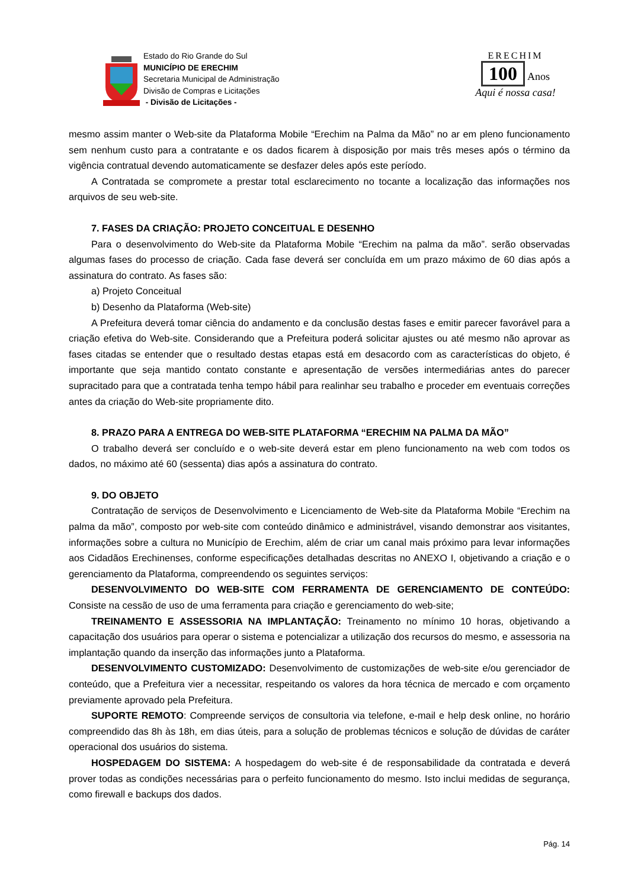Estado do Rio Grande do Sul
MUNICÍPIO DE ERECHIM
Secretaria Municipal de Administração
Divisão de Compras e Licitações
- Divisão de Licitações -
ERECHIM
100 Anos
Aqui é nossa casa!
mesmo assim manter o Web-site da Plataforma Mobile “Erechim na Palma da Mão” no ar em pleno funcionamento sem nenhum custo para a contratante e os dados ficarem à disposição por mais três meses após o término da vigência contratual devendo automaticamente se desfazer deles após este período.
A Contratada se compromete a prestar total esclarecimento no tocante a localização das informações nos arquivos de seu web-site.
7. FASES DA CRIAÇÃO: PROJETO CONCEITUAL E DESENHO
Para o desenvolvimento do Web-site da Plataforma Mobile “Erechim na palma da mão”. serão observadas algumas fases do processo de criação. Cada fase deverá ser concluída em um prazo máximo de 60 dias após a assinatura do contrato. As fases são:
a) Projeto Conceitual
b) Desenho da Plataforma (Web-site)
A Prefeitura deverá tomar ciência do andamento e da conclusão destas fases e emitir parecer favorável para a criação efetiva do Web-site. Considerando que a Prefeitura poderá solicitar ajustes ou até mesmo não aprovar as fases citadas se entender que o resultado destas etapas está em desacordo com as características do objeto, é importante que seja mantido contato constante e apresentação de versões intermediárias antes do parecer supracitado para que a contratada tenha tempo hábil para realinhar seu trabalho e proceder em eventuais correções antes da criação do Web-site propriamente dito.
8. PRAZO PARA A ENTREGA DO WEB-SITE PLATAFORMA “ERECHIM NA PALMA DA MÃO”
O trabalho deverá ser concluído e o web-site deverá estar em pleno funcionamento na web com todos os dados, no máximo até 60 (sessenta) dias após a assinatura do contrato.
9. DO OBJETO
Contratação de serviços de Desenvolvimento e Licenciamento de Web-site da Plataforma Mobile “Erechim na palma da mão”, composto por web-site com conteúdo dinâmico e administrável, visando demonstrar aos visitantes, informações sobre a cultura no Município de Erechim, além de criar um canal mais próximo para levar informações aos Cidadãos Erechinenses, conforme especificações detalhadas descritas no ANEXO I, objetivando a criação e o gerenciamento da Plataforma, compreendendo os seguintes serviços:
DESENVOLVIMENTO DO WEB-SITE COM FERRAMENTA DE GERENCIAMENTO DE CONTEÚDO: Consiste na cessão de uso de uma ferramenta para criação e gerenciamento do web-site;
TREINAMENTO E ASSESSORIA NA IMPLANTAÇÃO: Treinamento no mínimo 10 horas, objetivando a capacitação dos usuários para operar o sistema e potencializar a utilização dos recursos do mesmo, e assessoria na implantação quando da inserção das informações junto a Plataforma.
DESENVOLVIMENTO CUSTOMIZADO: Desenvolvimento de customizações de web-site e/ou gerenciador de conteúdo, que a Prefeitura vier a necessitar, respeitando os valores da hora técnica de mercado e com orçamento previamente aprovado pela Prefeitura.
SUPORTE REMOTO: Compreende serviços de consultoria via telefone, e-mail e help desk online, no horário compreendido das 8h às 18h, em dias úteis, para a solução de problemas técnicos e solução de dúvidas de caráter operacional dos usuários do sistema.
HOSPEDAGEM DO SISTEMA: A hospedagem do web-site é de responsabilidade da contratada e deverá prover todas as condições necessárias para o perfeito funcionamento do mesmo. Isto inclui medidas de segurança, como firewall e backups dos dados.
Pág. 14